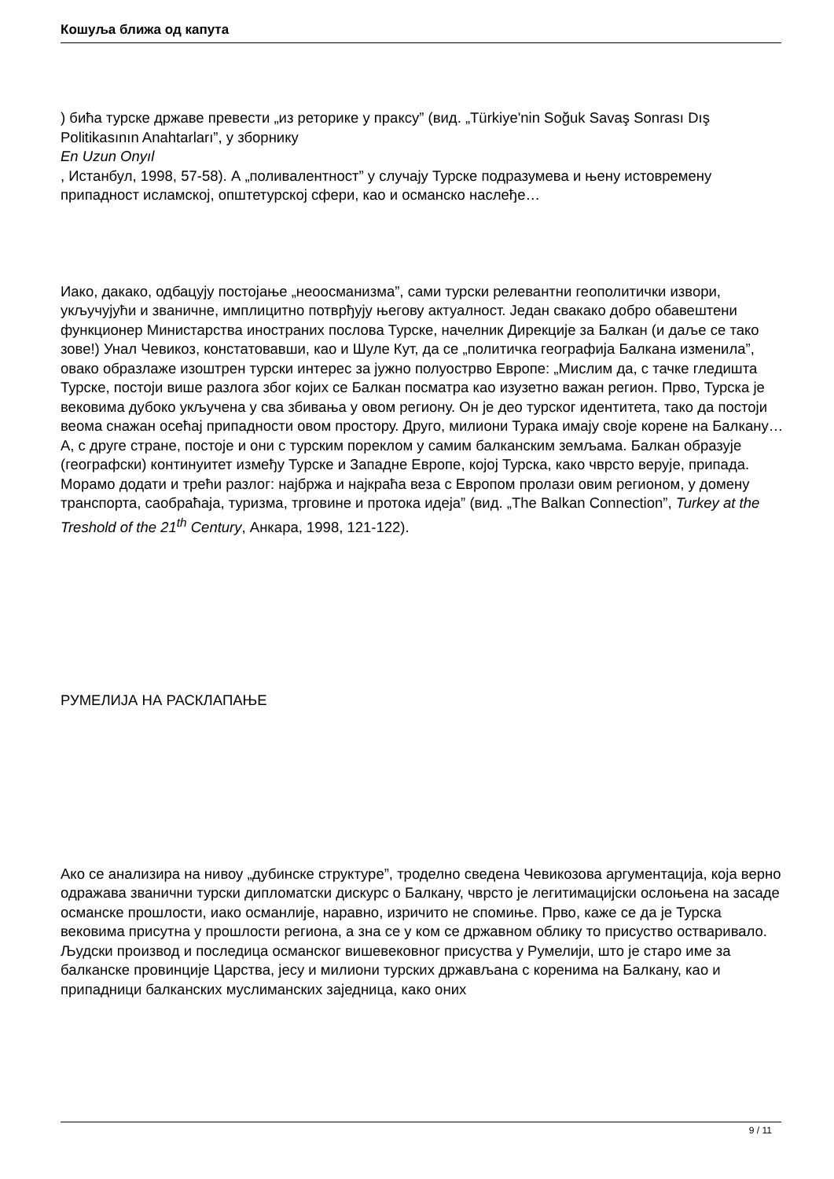Кошуља ближа од капута
) бића турске државе превести „из реторике у праксу” (вид. „Türkiye'nin Soğuk Savaş Sonrası Dış Politikasının Anahtarları”, у зборнику
En Uzun Onyıl
, Истанбул, 1998, 57-58). А „поливалентност” у случају Турске подразумева и њену истовремену припадност исламској, општетурској сфери, као и османско наслеђе…
Иако, дакако, одбацују постојање „неоосманизма”, сами турски релевантни геополитички извори, укључујући и званичне, имплицитно потврђују његову актуалност. Један свакако добро обавештени функционер Министарства иностраних послова Турске, начелник Дирекције за Балкан (и даље се тако зове!) Унал Чевикоз, констатовавши, као и Шуле Кут, да се „политичка географија Балкана изменила”, овако образлаже изоштрен турски интерес за јужно полуострво Европе: „Мислим да, с тачке гледишта Турске, постоји више разлога због којих се Балкан посматра као изузетно важан регион. Прво, Турска је вековима дубоко укључена у сва збивања у овом региону. Он је део турског идентитета, тако да постоји веома снажан осећај припадности овом простору. Друго, милиони Турака имају своје корене на Балкану… А, с друге стране, постоје и они с турским пореклом у самим балканским земљама. Балкан образује (географски) континуитет између Турске и Западне Европе, којој Турска, како чврсто верује, припада. Морамо додати и трећи разлог: најбржа и најкраћа веза с Европом пролази овим регионом, у домену транспорта, саобраћаја, туризма, трговине и протока идеја” (вид. „The Balkan Connection”, Turkey at the Treshold of the 21<sup>th</sup> Century, Анкара, 1998, 121-122).
РУМЕЛИЈА НА РАСКЛАПАЊЕ
Ако се анализира на нивоу „дубинске структуре”, троделно сведена Чевикозова аргументација, која верно одражава званични турски дипломатски дискурс о Балкану, чврсто је легитимацијски ослоњена на засаде османске прошлости, иако османлије, наравно, изричито не спомиње. Прво, каже се да је Турска вековима присутна у прошлости региона, а зна се у ком се државном облику то присуство остваривало. Људски производ и последица османског вишевековног присуства у Румелији, што је старо име за балканске провинције Царства, јесу и милиони турских држављана с коренима на Балкану, као и припадници балканских муслиманских заједница, како оних
9 / 11